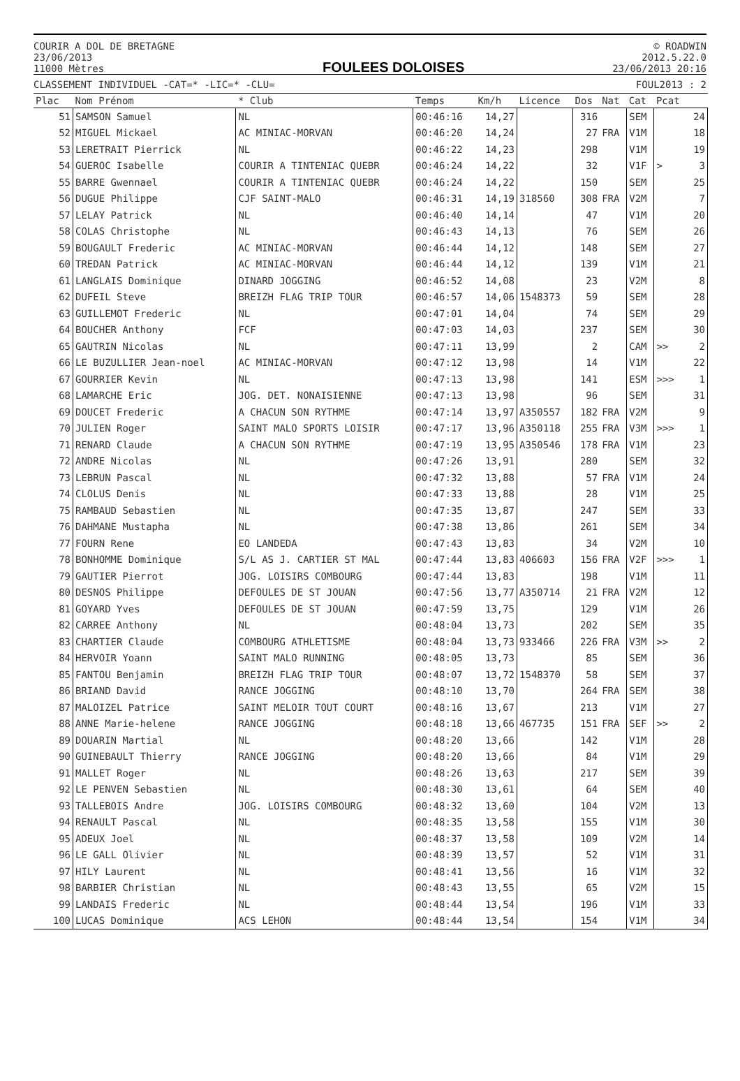COURIR A DOL DE BRETAGNE
23/06/2013
11000 Mètres
FOULEES DOLOISES
© ROADWIN
2012.5.22.0
23/06/2013 20:16
CLASSEMENT INDIVIDUEL -CAT=* -LIC=* -CLU= FOUL2013 : 2
| Plac | Nom Prénom | * Club | Temps | Km/h | Licence | Dos | Nat | Cat | Pcat | |
| --- | --- | --- | --- | --- | --- | --- | --- | --- | --- | --- |
| 51 | SAMSON Samuel | NL | 00:46:16 | 14,27 | | 316 | | SEM | | 24 |
| 52 | MIGUEL Mickael | AC MINIAC-MORVAN | 00:46:20 | 14,24 | | 27 | FRA | V1M | | 18 |
| 53 | LERETRAIT Pierrick | NL | 00:46:22 | 14,23 | | 298 | | V1M | | 19 |
| 54 | GUEROC Isabelle | COURIR A TINTENIAC QUEBR | 00:46:24 | 14,22 | | 32 | | V1F | > | 3 |
| 55 | BARRE Gwennael | COURIR A TINTENIAC QUEBR | 00:46:24 | 14,22 | | 150 | | SEM | | 25 |
| 56 | DUGUE Philippe | CJF SAINT-MALO | 00:46:31 | 14,19 | 318560 | 308 | FRA | V2M | | 7 |
| 57 | LELAY Patrick | NL | 00:46:40 | 14,14 | | 47 | | V1M | | 20 |
| 58 | COLAS Christophe | NL | 00:46:43 | 14,13 | | 76 | | SEM | | 26 |
| 59 | BOUGAULT Frederic | AC MINIAC-MORVAN | 00:46:44 | 14,12 | | 148 | | SEM | | 27 |
| 60 | TREDAN Patrick | AC MINIAC-MORVAN | 00:46:44 | 14,12 | | 139 | | V1M | | 21 |
| 61 | LANGLAIS Dominique | DINARD JOGGING | 00:46:52 | 14,08 | | 23 | | V2M | | 8 |
| 62 | DUFEIL Steve | BREIZH FLAG TRIP TOUR | 00:46:57 | 14,06 | 1548373 | 59 | | SEM | | 28 |
| 63 | GUILLEMOT Frederic | NL | 00:47:01 | 14,04 | | 74 | | SEM | | 29 |
| 64 | BOUCHER Anthony | FCF | 00:47:03 | 14,03 | | 237 | | SEM | | 30 |
| 65 | GAUTRIN Nicolas | NL | 00:47:11 | 13,99 | | 2 | | CAM | >> | 2 |
| 66 | LE BUZULLIER Jean-noel | AC MINIAC-MORVAN | 00:47:12 | 13,98 | | 14 | | V1M | | 22 |
| 67 | GOURRIER Kevin | NL | 00:47:13 | 13,98 | | 141 | | ESM | >>> | 1 |
| 68 | LAMARCHE Eric | JOG. DET. NONAISIENNE | 00:47:13 | 13,98 | | 96 | | SEM | | 31 |
| 69 | DOUCET Frederic | A CHACUN SON RYTHME | 00:47:14 | 13,97 | A350557 | 182 | FRA | V2M | | 9 |
| 70 | JULIEN Roger | SAINT MALO SPORTS LOISIR | 00:47:17 | 13,96 | A350118 | 255 | FRA | V3M | >>> | 1 |
| 71 | RENARD Claude | A CHACUN SON RYTHME | 00:47:19 | 13,95 | A350546 | 178 | FRA | V1M | | 23 |
| 72 | ANDRE Nicolas | NL | 00:47:26 | 13,91 | | 280 | | SEM | | 32 |
| 73 | LEBRUN Pascal | NL | 00:47:32 | 13,88 | | 57 | FRA | V1M | | 24 |
| 74 | CLOLUS Denis | NL | 00:47:33 | 13,88 | | 28 | | V1M | | 25 |
| 75 | RAMBAUD Sebastien | NL | 00:47:35 | 13,87 | | 247 | | SEM | | 33 |
| 76 | DAHMANE Mustapha | NL | 00:47:38 | 13,86 | | 261 | | SEM | | 34 |
| 77 | FOURN Rene | EO LANDEDA | 00:47:43 | 13,83 | | 34 | | V2M | | 10 |
| 78 | BONHOMME Dominique | S/L AS J. CARTIER ST MAL | 00:47:44 | 13,83 | 406603 | 156 | FRA | V2F | >>> | 1 |
| 79 | GAUTIER Pierrot | JOG. LOISIRS COMBOURG | 00:47:44 | 13,83 | | 198 | | V1M | | 11 |
| 80 | DESNOS Philippe | DEFOULES DE ST JOUAN | 00:47:56 | 13,77 | A350714 | 21 | FRA | V2M | | 12 |
| 81 | GOYARD Yves | DEFOULES DE ST JOUAN | 00:47:59 | 13,75 | | 129 | | V1M | | 26 |
| 82 | CARREE Anthony | NL | 00:48:04 | 13,73 | | 202 | | SEM | | 35 |
| 83 | CHARTIER Claude | COMBOURG ATHLETISME | 00:48:04 | 13,73 | 933466 | 226 | FRA | V3M | >> | 2 |
| 84 | HERVOIR Yoann | SAINT MALO RUNNING | 00:48:05 | 13,73 | | 85 | | SEM | | 36 |
| 85 | FANTOU Benjamin | BREIZH FLAG TRIP TOUR | 00:48:07 | 13,72 | 1548370 | 58 | | SEM | | 37 |
| 86 | BRIAND David | RANCE JOGGING | 00:48:10 | 13,70 | | 264 | FRA | SEM | | 38 |
| 87 | MALOIZEL Patrice | SAINT MELOIR TOUT COURT | 00:48:16 | 13,67 | | 213 | | V1M | | 27 |
| 88 | ANNE Marie-helene | RANCE JOGGING | 00:48:18 | 13,66 | 467735 | 151 | FRA | SEF | >> | 2 |
| 89 | DOUARIN Martial | NL | 00:48:20 | 13,66 | | 142 | | V1M | | 28 |
| 90 | GUINEBAULT Thierry | RANCE JOGGING | 00:48:20 | 13,66 | | 84 | | V1M | | 29 |
| 91 | MALLET Roger | NL | 00:48:26 | 13,63 | | 217 | | SEM | | 39 |
| 92 | LE PENVEN Sebastien | NL | 00:48:30 | 13,61 | | 64 | | SEM | | 40 |
| 93 | TALLEBOIS Andre | JOG. LOISIRS COMBOURG | 00:48:32 | 13,60 | | 104 | | V2M | | 13 |
| 94 | RENAULT Pascal | NL | 00:48:35 | 13,58 | | 155 | | V1M | | 30 |
| 95 | ADEUX Joel | NL | 00:48:37 | 13,58 | | 109 | | V2M | | 14 |
| 96 | LE GALL Olivier | NL | 00:48:39 | 13,57 | | 52 | | V1M | | 31 |
| 97 | HILY Laurent | NL | 00:48:41 | 13,56 | | 16 | | V1M | | 32 |
| 98 | BARBIER Christian | NL | 00:48:43 | 13,55 | | 65 | | V2M | | 15 |
| 99 | LANDAIS Frederic | NL | 00:48:44 | 13,54 | | 196 | | V1M | | 33 |
| 100 | LUCAS Dominique | ACS LEHON | 00:48:44 | 13,54 | | 154 | | V1M | | 34 |